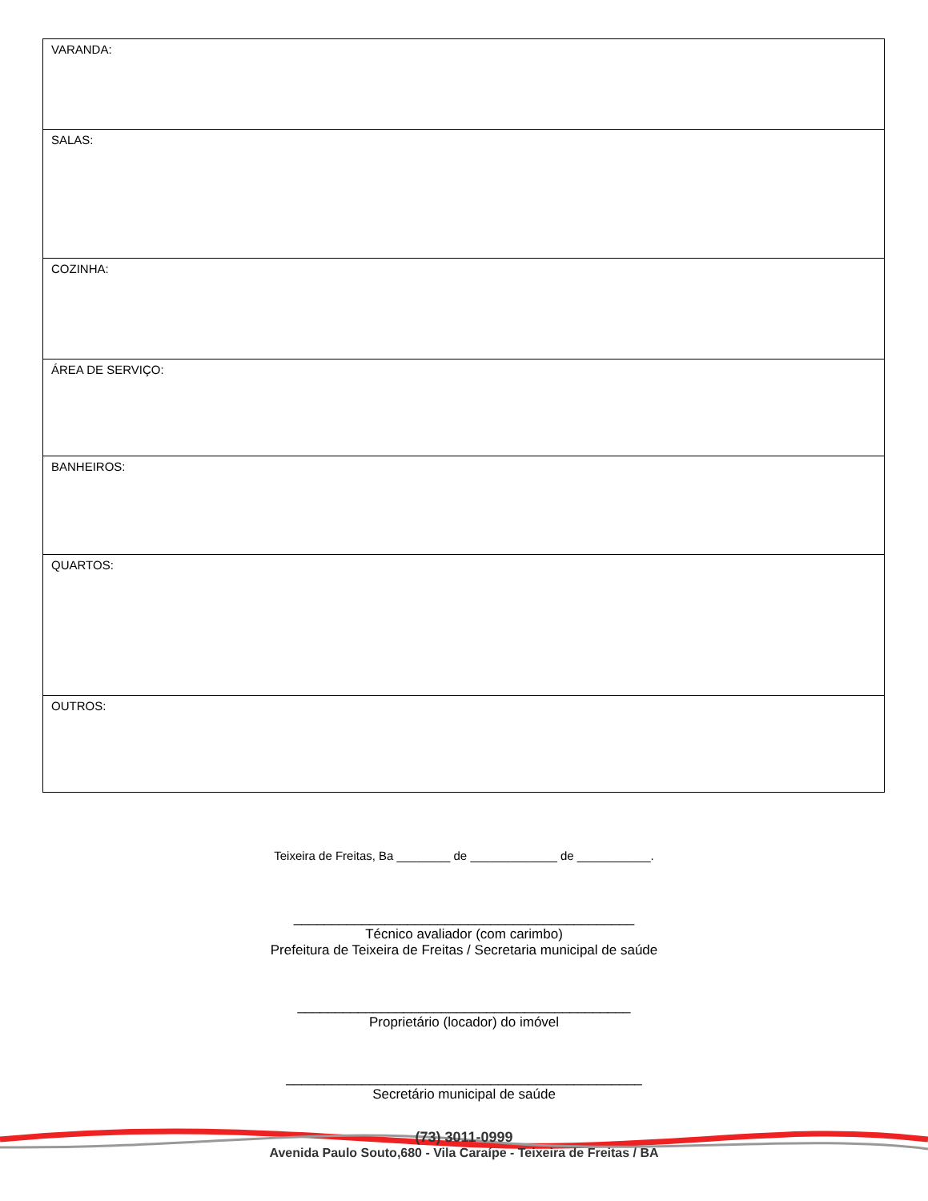| VARANDA: |
| SALAS: |
| COZINHA: |
| ÁREA DE SERVIÇO: |
| BANHEIROS: |
| QUARTOS: |
| OUTROS: |
Teixeira de Freitas, Ba ________ de _____________ de ___________.
_____________________________________________
Técnico avaliador (com carimbo)
Prefeitura de Teixeira de Freitas / Secretaria municipal de saúde
____________________________________________
Proprietário (locador) do imóvel
_______________________________________________
Secretário municipal de saúde
(73) 3011-0999
Avenida Paulo Souto,680 - Vila Caraípe - Teixeira de Freitas / BA